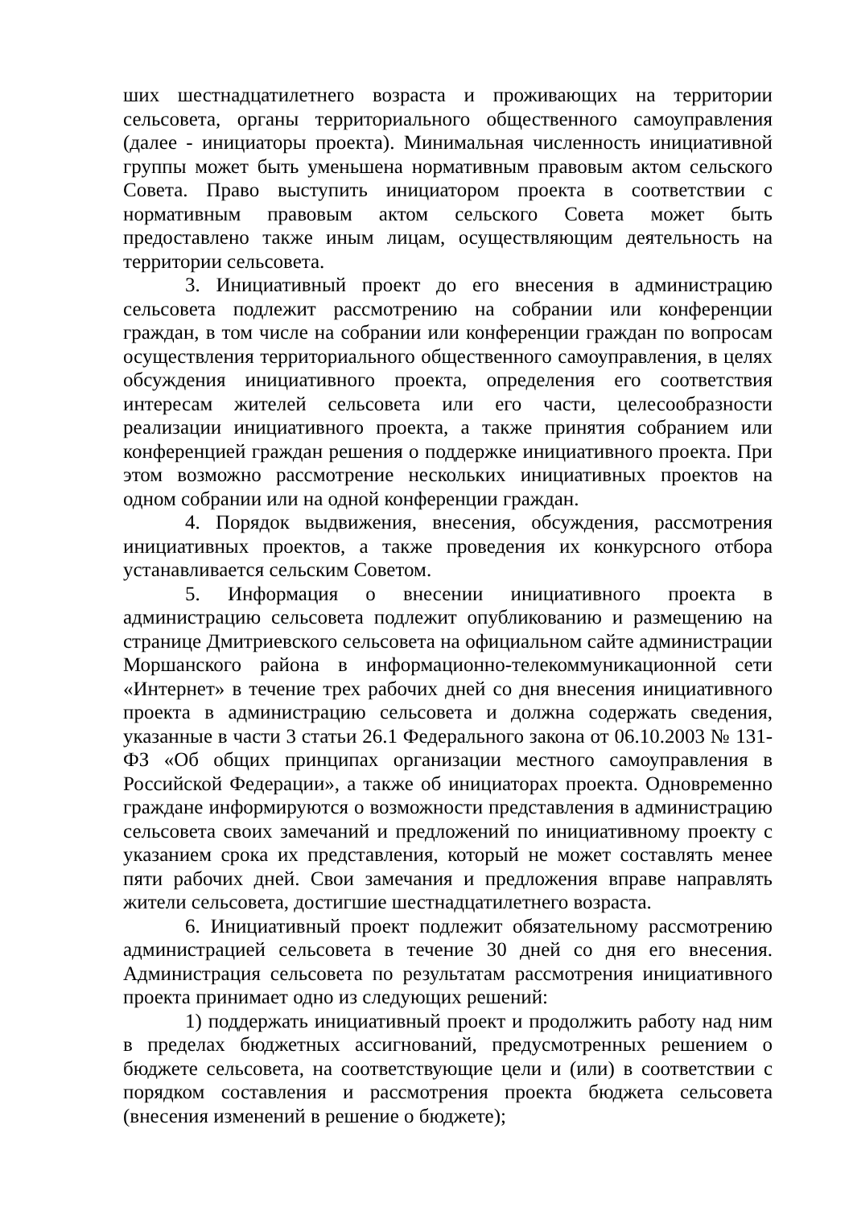ших шестнадцатилетнего возраста и проживающих на территории сельсовета, органы территориального общественного самоуправления (далее - инициаторы проекта). Минимальная численность инициативной группы может быть уменьшена нормативным правовым актом сельского Совета. Право выступить инициатором проекта в соответствии с нормативным правовым актом сельского Совета может быть предоставлено также иным лицам, осуществляющим деятельность на территории сельсовета.
3. Инициативный проект до его внесения в администрацию сельсовета подлежит рассмотрению на собрании или конференции граждан, в том числе на собрании или конференции граждан по вопросам осуществления территориального общественного самоуправления, в целях обсуждения инициативного проекта, определения его соответствия интересам жителей сельсовета или его части, целесообразности реализации инициативного проекта, а также принятия собранием или конференцией граждан решения о поддержке инициативного проекта. При этом возможно рассмотрение нескольких инициативных проектов на одном собрании или на одной конференции граждан.
4. Порядок выдвижения, внесения, обсуждения, рассмотрения инициативных проектов, а также проведения их конкурсного отбора устанавливается сельским Советом.
5. Информация о внесении инициативного проекта в администрацию сельсовета подлежит опубликованию и размещению на странице Дмитриевского сельсовета на официальном сайте администрации Моршанского района в информационно-телекоммуникационной сети «Интернет» в течение трех рабочих дней со дня внесения инициативного проекта в администрацию сельсовета и должна содержать сведения, указанные в части 3 статьи 26.1 Федерального закона от 06.10.2003 № 131-ФЗ «Об общих принципах организации местного самоуправления в Российской Федерации», а также об инициаторах проекта. Одновременно граждане информируются о возможности представления в администрацию сельсовета своих замечаний и предложений по инициативному проекту с указанием срока их представления, который не может составлять менее пяти рабочих дней. Свои замечания и предложения вправе направлять жители сельсовета, достигшие шестнадцатилетнего возраста.
6. Инициативный проект подлежит обязательному рассмотрению администрацией сельсовета в течение 30 дней со дня его внесения. Администрация сельсовета по результатам рассмотрения инициативного проекта принимает одно из следующих решений:
1) поддержать инициативный проект и продолжить работу над ним в пределах бюджетных ассигнований, предусмотренных решением о бюджете сельсовета, на соответствующие цели и (или) в соответствии с порядком составления и рассмотрения проекта бюджета сельсовета (внесения изменений в решение о бюджете);